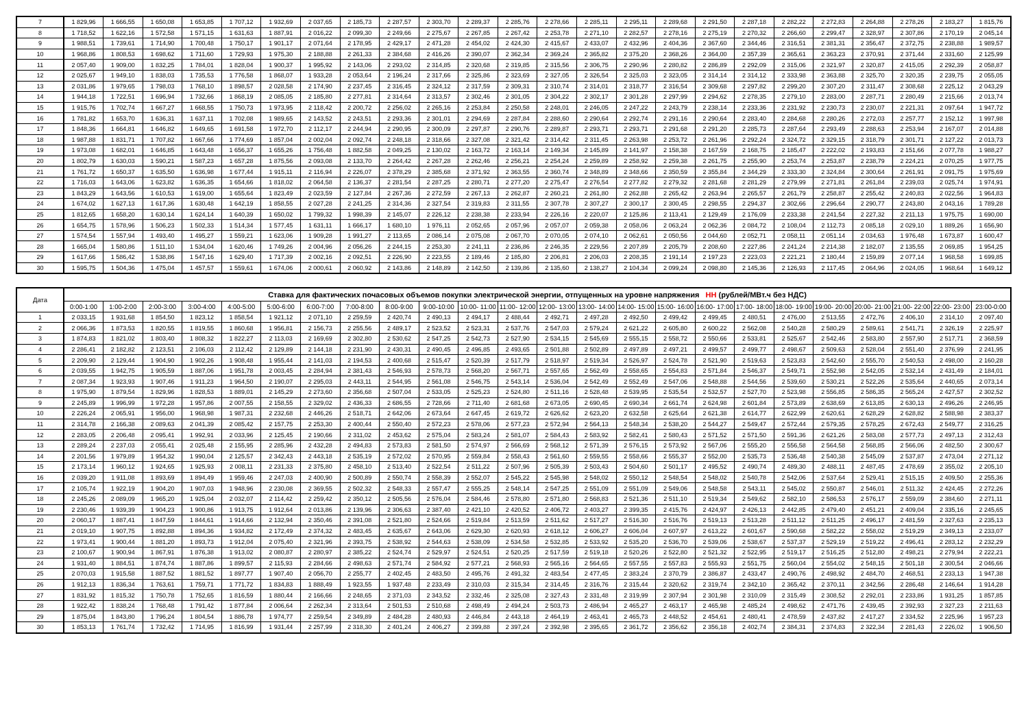| 7 | 1 829,96 | 1 666,55 | 1 650,08 | 1 653,85 | 1 707,12 | 1 932,69 | 2 037,65 | 2 185,73 | 2 287,57 | 2 303,70 | 2 289,37 | 2 285,76 | 2 278,66 | 2 285,11 | 2 295,11 | 2 289,68 | 2 291,50 | 2 287,18 | 2 282,22 | 2 272,83 | 2 264,88 | 2 278,26 | 2 183,27 | 1 815,76 |
| 8 | 1 718,52 | 1 622,16 | 1 572,58 | 1 571,15 | 1 631,63 | 1 887,91 | 2 016,22 | 2 099,30 | 2 249,66 | 2 275,67 | 2 267,85 | 2 267,42 | 2 253,78 | 2 271,10 | 2 282,57 | 2 278,16 | 2 275,19 | 2 270,32 | 2 266,60 | 2 299,47 | 2 328,97 | 2 307,86 | 2 170,19 | 2 045,14 |
| 9 | 1 988,51 | 1 739,61 | 1 714,90 | 1 700,48 | 1 750,17 | 1 901,17 | 2 071,64 | 2 178,95 | 2 429,17 | 2 471,28 | 2 454,02 | 2 424,30 | 2 415,67 | 2 433,07 | 2 432,96 | 2 404,36 | 2 367,60 | 2 344,46 | 2 316,51 | 2 381,31 | 2 356,47 | 2 372,75 | 2 238,88 | 1 989,57 |
| 10 | 1 968,86 | 1 808,53 | 1 698,62 | 1 711,60 | 1 729,93 | 1 975,30 | 2 188,88 | 2 261,33 | 2 384,68 | 2 416,26 | 2 390,07 | 2 362,34 | 2 369,24 | 2 365,82 | 2 375,20 | 2 368,26 | 2 364,00 | 2 357,39 | 2 365,61 | 2 363,23 | 2 370,91 | 2 371,44 | 2 331,60 | 2 125,99 |
| 11 | 2 057,40 | 1 909,00 | 1 832,25 | 1 784,01 | 1 828,04 | 1 900,37 | 1 995,92 | 2 143,06 | 2 293,02 | 2 314,85 | 2 320,68 | 2 319,85 | 2 315,56 | 2 306,75 | 2 290,96 | 2 280,82 | 2 286,89 | 2 292,09 | 2 315,06 | 2 321,97 | 2 320,87 | 2 415,05 | 2 292,39 | 2 058,87 |
| 12 | 2 025,67 | 1 949,10 | 1 838,03 | 1 735,53 | 1 776,58 | 1 868,07 | 1 933,28 | 2 053,64 | 2 196,24 | 2 317,66 | 2 325,86 | 2 323,69 | 2 327,05 | 2 326,54 | 2 325,03 | 2 323,05 | 2 314,14 | 2 314,12 | 2 333,98 | 2 363,88 | 2 325,70 | 2 320,35 | 2 239,75 | 2 055,05 |
| 13 | 2 031,86 | 1 979,65 | 1 798,03 | 1 768,10 | 1 898,57 | 2 028,58 | 2 174,90 | 2 237,45 | 2 316,45 | 2 324,12 | 2 317,59 | 2 309,31 | 2 310,74 | 2 314,01 | 2 318,77 | 2 316,54 | 2 309,68 | 2 297,82 | 2 299,20 | 2 307,20 | 2 311,47 | 2 308,68 | 2 225,12 | 2 043,29 |
| 14 | 1 944,18 | 1 722,51 | 1 696,94 | 1 732,66 | 1 868,19 | 2 085,05 | 2 185,80 | 2 277,81 | 2 314,64 | 2 313,57 | 2 302,46 | 2 301,05 | 2 304,22 | 2 302,17 | 2 301,28 | 2 297,99 | 2 294,62 | 2 278,35 | 2 279,10 | 2 283,00 | 2 287,71 | 2 280,49 | 2 215,66 | 2 013,74 |
| 15 | 1 915,76 | 1 702,74 | 1 667,27 | 1 668,55 | 1 750,73 | 1 973,95 | 2 118,42 | 2 200,72 | 2 256,02 | 2 265,16 | 2 253,84 | 2 250,58 | 2 248,01 | 2 246,05 | 2 247,22 | 2 243,79 | 2 238,14 | 2 233,36 | 2 231,92 | 2 230,73 | 2 230,07 | 2 221,31 | 2 097,64 | 1 947,72 |
| 16 | 1 781,82 | 1 653,70 | 1 636,31 | 1 637,11 | 1 702,08 | 1 989,65 | 2 143,52 | 2 243,51 | 2 293,36 | 2 301,01 | 2 294,69 | 2 287,84 | 2 288,60 | 2 290,64 | 2 292,74 | 2 291,16 | 2 290,64 | 2 283,40 | 2 284,68 | 2 280,26 | 2 272,03 | 2 257,77 | 2 152,12 | 1 997,98 |
| 17 | 1 848,36 | 1 664,81 | 1 646,82 | 1 649,65 | 1 691,58 | 1 972,70 | 2 112,17 | 2 244,94 | 2 290,95 | 2 300,09 | 2 297,87 | 2 290,76 | 2 289,87 | 2 293,71 | 2 293,71 | 2 291,68 | 2 291,20 | 2 285,73 | 2 287,64 | 2 293,49 | 2 288,63 | 2 253,94 | 2 167,07 | 2 014,88 |
| 18 | 1 987,88 | 1 831,71 | 1 707,82 | 1 667,66 | 1 774,69 | 1 857,04 | 2 002,04 | 2 092,74 | 2 248,18 | 2 318,66 | 2 327,08 | 2 321,42 | 2 314,42 | 2 311,45 | 2 263,98 | 2 253,72 | 2 261,96 | 2 292,24 | 2 324,72 | 2 329,15 | 2 318,79 | 2 301,71 | 2 127,22 | 2 013,73 |
| 19 | 1 973,08 | 1 682,01 | 1 646,85 | 1 643,48 | 1 656,37 | 1 655,26 | 1 756,48 | 1 882,58 | 2 049,25 | 2 130,02 | 2 163,72 | 2 163,14 | 2 149,34 | 2 145,89 | 2 141,97 | 2 158,38 | 2 167,59 | 2 168,75 | 2 185,47 | 2 222,02 | 2 193,83 | 2 151,66 | 2 077,78 | 1 988,27 |
| 20 | 1 802,79 | 1 630,03 | 1 590,21 | 1 587,23 | 1 657,28 | 1 875,56 | 2 093,08 | 2 133,70 | 2 264,42 | 2 267,28 | 2 262,46 | 2 256,21 | 2 254,24 | 2 259,89 | 2 258,92 | 2 259,38 | 2 261,75 | 2 255,90 | 2 253,74 | 2 253,87 | 2 238,79 | 2 224,21 | 2 070,25 | 1 977,75 |
| 21 | 1 761,72 | 1 650,37 | 1 635,50 | 1 636,98 | 1 677,44 | 1 915,11 | 2 116,94 | 2 226,07 | 2 378,29 | 2 385,68 | 2 371,92 | 2 363,55 | 2 360,74 | 2 348,89 | 2 348,66 | 2 350,59 | 2 355,84 | 2 344,29 | 2 333,30 | 2 324,84 | 2 300,64 | 2 261,91 | 2 091,75 | 1 975,69 |
| 22 | 1 716,03 | 1 643,06 | 1 623,82 | 1 636,35 | 1 654,66 | 1 818,02 | 2 064,58 | 2 136,37 | 2 281,54 | 2 287,25 | 2 280,71 | 2 277,20 | 2 275,47 | 2 276,54 | 2 277,82 | 2 279,32 | 2 281,68 | 2 281,29 | 2 279,99 | 2 271,81 | 2 261,84 | 2 239,03 | 2 025,74 | 1 974,91 |
| 23 | 1 843,29 | 1 643,56 | 1 610,53 | 1 619,00 | 1 655,64 | 1 823,49 | 2 023,59 | 2 127,84 | 2 267,36 | 2 272,59 | 2 267,13 | 2 262,87 | 2 260,21 | 2 261,80 | 2 262,88 | 2 265,42 | 2 263,94 | 2 265,57 | 2 261,79 | 2 258,87 | 2 255,42 | 2 240,83 | 2 022,56 | 1 964,83 |
| 24 | 1 674,02 | 1 627,13 | 1 617,36 | 1 630,48 | 1 642,19 | 1 858,55 | 2 027,28 | 2 241,25 | 2 314,36 | 2 327,54 | 2 319,83 | 2 311,55 | 2 307,78 | 2 307,27 | 2 300,17 | 2 300,45 | 2 298,55 | 2 294,37 | 2 302,66 | 2 296,64 | 2 290,77 | 2 243,80 | 2 043,16 | 1 789,28 |
| 25 | 1 812,65 | 1 658,20 | 1 630,14 | 1 624,14 | 1 640,39 | 1 650,02 | 1 799,32 | 1 998,39 | 2 145,07 | 2 226,12 | 2 238,38 | 2 233,94 | 2 226,16 | 2 220,07 | 2 125,86 | 2 113,41 | 2 129,49 | 2 176,09 | 2 233,38 | 2 241,54 | 2 227,32 | 2 211,13 | 1 975,75 | 1 690,00 |
| 26 | 1 654,75 | 1 578,96 | 1 506,23 | 1 502,33 | 1 514,34 | 1 577,45 | 1 631,11 | 1 666,17 | 1 680,10 | 1 976,11 | 2 052,65 | 2 057,96 | 2 057,07 | 2 059,38 | 2 058,06 | 2 063,24 | 2 062,36 | 2 084,72 | 2 108,04 | 2 112,73 | 2 085,18 | 2 029,10 | 1 889,26 | 1 656,90 |
| 27 | 1 574,54 | 1 557,94 | 1 493,40 | 1 495,27 | 1 559,21 | 1 623,06 | 1 909,28 | 1 991,27 | 2 113,65 | 2 086,14 | 2 075,08 | 2 067,70 | 2 070,05 | 2 074,10 | 2 062,61 | 2 050,56 | 2 044,60 | 2 052,71 | 2 058,11 | 2 051,14 | 2 034,63 | 1 976,48 | 1 673,87 | 1 600,47 |
| 28 | 1 665,04 | 1 580,86 | 1 511,10 | 1 534,04 | 1 620,46 | 1 749,26 | 2 004,96 | 2 056,26 | 2 244,15 | 2 253,30 | 2 241,11 | 2 236,86 | 2 246,35 | 2 229,56 | 2 207,89 | 2 205,79 | 2 208,60 | 2 227,86 | 2 241,24 | 2 214,38 | 2 182,07 | 2 135,55 | 2 069,85 | 1 954,25 |
| 29 | 1 617,66 | 1 586,42 | 1 538,86 | 1 547,16 | 1 629,40 | 1 717,39 | 2 002,16 | 2 092,51 | 2 226,90 | 2 223,55 | 2 189,46 | 2 185,80 | 2 206,81 | 2 206,03 | 2 208,35 | 2 191,14 | 2 197,23 | 2 223,03 | 2 221,21 | 2 180,44 | 2 159,89 | 2 077,14 | 1 968,58 | 1 699,85 |
| 30 | 1 595,75 | 1 504,36 | 1 475,04 | 1 457,57 | 1 559,61 | 1 674,06 | 2 000,61 | 2 060,92 | 2 143,86 | 2 148,89 | 2 142,50 | 2 139,86 | 2 135,60 | 2 138,27 | 2 104,34 | 2 099,24 | 2 098,80 | 2 145,36 | 2 126,93 | 2 117,45 | 2 064,96 | 2 024,05 | 1 968,64 | 1 649,12 |
| Дата | Ставка для фактических почасовых объемов покупки электрической энергии, отпущенных на уровне напряжения НН (рублей/МВт.ч без НДС) | | | | | | | | | | | | | | | | | | | | | | | |
| --- | --- | --- | --- | --- | --- | --- | --- | --- | --- | --- | --- | --- | --- | --- | --- | --- | --- | --- | --- | --- | --- | --- | --- | --- |
| | 0:00-1:00 | 1:00-2:00 | 2:00-3:00 | 3:00-4:00 | 4:00-5:00 | 5:00-6:00 | 6:00-7:00 | 7:00-8:00 | 8:00-9:00 | 9:00-10:00 | 10:00- 11:00 | 11:00- 12:00 | 12:00- 13:00 | 13:00- 14:00 | 14:00- 15:00 | 15:00- 16:00 | 16:00- 17:00 | 17:00- 18:00 | 18:00- 19:00 | 19:00- 20:00 | 20:00- 21:00 | 21:00- 22:00 | 22:00- 23:00 | 23:00-0:00 |
| 1 | 2 033,15 | 1 931,68 | 1 854,50 | 1 823,12 | 1 858,54 | 1 921,12 | 2 071,10 | 2 259,59 | 2 420,74 | 2 490,13 | 2 494,17 | 2 488,44 | 2 492,71 | 2 497,28 | 2 492,50 | 2 499,42 | 2 499,45 | 2 480,51 | 2 476,00 | 2 513,55 | 2 472,76 | 2 406,10 | 2 314,10 | 2 097,40 |
| 2 | 2 066,36 | 1 873,53 | 1 820,55 | 1 819,55 | 1 860,68 | 1 956,81 | 2 156,73 | 2 255,56 | 2 489,17 | 2 523,52 | 2 523,31 | 2 537,76 | 2 547,03 | 2 579,24 | 2 621,22 | 2 605,80 | 2 600,22 | 2 562,08 | 2 540,28 | 2 580,29 | 2 589,61 | 2 541,71 | 2 326,19 | 2 225,97 |
| 3 | 1 874,83 | 1 821,02 | 1 803,40 | 1 808,32 | 1 822,27 | 2 113,03 | 2 169,69 | 2 302,80 | 2 530,62 | 2 547,25 | 2 542,73 | 2 527,90 | 2 534,15 | 2 545,69 | 2 555,15 | 2 558,72 | 2 550,66 | 2 533,81 | 2 525,67 | 2 542,46 | 2 583,80 | 2 557,90 | 2 517,71 | 2 368,59 |
| 4 | 2 286,41 | 2 182,82 | 2 123,51 | 2 106,03 | 2 112,42 | 2 129,89 | 2 144,18 | 2 231,90 | 2 430,31 | 2 490,45 | 2 496,85 | 2 493,65 | 2 501,88 | 2 502,89 | 2 497,89 | 2 497,21 | 2 499,57 | 2 499,77 | 2 498,67 | 2 509,63 | 2 528,04 | 2 551,40 | 2 376,99 | 2 241,95 |
| 5 | 2 209,90 | 2 129,44 | 1 904,90 | 1 902,26 | 1 908,48 | 1 955,44 | 2 141,03 | 2 194,53 | 2 400,68 | 2 515,47 | 2 520,39 | 2 517,79 | 2 518,97 | 2 519,34 | 2 526,97 | 2 524,78 | 2 521,90 | 2 519,63 | 2 523,83 | 2 542,60 | 2 555,70 | 2 540,53 | 2 498,00 | 2 160,28 |
| 6 | 2 039,55 | 1 942,75 | 1 905,59 | 1 887,06 | 1 951,78 | 2 003,45 | 2 284,94 | 2 381,43 | 2 546,93 | 2 578,73 | 2 568,20 | 2 567,71 | 2 557,65 | 2 562,49 | 2 558,65 | 2 554,83 | 2 571,84 | 2 546,37 | 2 549,71 | 2 552,98 | 2 542,05 | 2 532,14 | 2 431,49 | 2 184,01 |
| 7 | 2 087,34 | 1 923,93 | 1 907,46 | 1 911,23 | 1 964,50 | 2 190,07 | 2 295,03 | 2 443,11 | 2 544,95 | 2 561,08 | 2 546,75 | 2 543,14 | 2 536,04 | 2 542,49 | 2 552,49 | 2 547,06 | 2 548,88 | 2 544,56 | 2 539,60 | 2 530,21 | 2 522,26 | 2 535,64 | 2 440,65 | 2 073,14 |
| 8 | 1 975,90 | 1 879,54 | 1 829,96 | 1 828,53 | 1 889,01 | 2 145,29 | 2 273,60 | 2 356,68 | 2 507,04 | 2 533,05 | 2 525,23 | 2 524,80 | 2 511,16 | 2 528,48 | 2 539,95 | 2 535,54 | 2 532,57 | 2 527,70 | 2 523,98 | 2 556,85 | 2 586,35 | 2 565,24 | 2 427,57 | 2 302,52 |
| 9 | 2 245,89 | 1 996,99 | 1 972,28 | 1 957,86 | 2 007,55 | 2 158,55 | 2 329,02 | 2 436,33 | 2 686,55 | 2 728,66 | 2 711,40 | 2 681,68 | 2 673,05 | 2 690,45 | 2 690,34 | 2 661,74 | 2 624,98 | 2 601,84 | 2 573,89 | 2 638,69 | 2 613,85 | 2 630,13 | 2 496,26 | 2 246,95 |
| 10 | 2 226,24 | 2 065,91 | 1 956,00 | 1 968,98 | 1 987,31 | 2 232,68 | 2 446,26 | 2 518,71 | 2 642,06 | 2 673,64 | 2 647,45 | 2 619,72 | 2 626,62 | 2 623,20 | 2 632,58 | 2 625,64 | 2 621,38 | 2 614,77 | 2 622,99 | 2 620,61 | 2 628,29 | 2 628,82 | 2 588,98 | 2 383,37 |
| 11 | 2 314,78 | 2 166,38 | 2 089,63 | 2 041,39 | 2 085,42 | 2 157,75 | 2 253,30 | 2 400,44 | 2 550,40 | 2 572,23 | 2 578,06 | 2 577,23 | 2 572,94 | 2 564,13 | 2 548,34 | 2 538,20 | 2 544,27 | 2 549,47 | 2 572,44 | 2 579,35 | 2 578,25 | 2 672,43 | 2 549,77 | 2 316,25 |
| 12 | 2 283,05 | 2 206,48 | 2 095,41 | 1 992,91 | 2 033,96 | 2 125,45 | 2 190,66 | 2 311,02 | 2 453,62 | 2 575,04 | 2 583,24 | 2 581,07 | 2 584,43 | 2 583,92 | 2 582,41 | 2 580,43 | 2 571,52 | 2 571,50 | 2 591,36 | 2 621,26 | 2 583,08 | 2 577,73 | 2 497,13 | 2 312,43 |
| 13 | 2 289,24 | 2 237,03 | 2 055,41 | 2 025,48 | 2 155,95 | 2 285,96 | 2 432,28 | 2 494,83 | 2 573,83 | 2 581,50 | 2 574,97 | 2 566,69 | 2 568,12 | 2 571,39 | 2 576,15 | 2 573,92 | 2 567,06 | 2 555,20 | 2 556,58 | 2 564,58 | 2 568,85 | 2 566,06 | 2 482,50 | 2 300,67 |
| 14 | 2 201,56 | 1 979,89 | 1 954,32 | 1 990,04 | 2 125,57 | 2 342,43 | 2 443,18 | 2 535,19 | 2 572,02 | 2 570,95 | 2 559,84 | 2 558,43 | 2 561,60 | 2 559,55 | 2 558,66 | 2 555,37 | 2 552,00 | 2 535,73 | 2 536,48 | 2 540,38 | 2 545,09 | 2 537,87 | 2 473,04 | 2 271,12 |
| 15 | 2 173,14 | 1 960,12 | 1 924,65 | 1 925,93 | 2 008,11 | 2 231,33 | 2 375,80 | 2 458,10 | 2 513,40 | 2 522,54 | 2 511,22 | 2 507,96 | 2 505,39 | 2 503,43 | 2 504,60 | 2 501,17 | 2 495,52 | 2 490,74 | 2 489,30 | 2 488,11 | 2 487,45 | 2 478,69 | 2 355,02 | 2 205,10 |
| 16 | 2 039,20 | 1 911,08 | 1 893,69 | 1 894,49 | 1 959,46 | 2 247,03 | 2 400,90 | 2 500,89 | 2 550,74 | 2 558,39 | 2 552,07 | 2 545,22 | 2 545,98 | 2 548,02 | 2 550,12 | 2 548,54 | 2 548,02 | 2 540,78 | 2 542,06 | 2 537,64 | 2 529,41 | 2 515,15 | 2 409,50 | 2 255,36 |
| 17 | 2 105,74 | 1 922,19 | 1 904,20 | 1 907,03 | 1 948,96 | 2 230,08 | 2 369,55 | 2 502,32 | 2 548,33 | 2 557,47 | 2 555,25 | 2 548,14 | 2 547,25 | 2 551,09 | 2 551,09 | 2 549,06 | 2 548,58 | 2 543,11 | 2 545,02 | 2 550,87 | 2 546,01 | 2 511,32 | 2 424,45 | 2 272,26 |
| 18 | 2 245,26 | 2 089,09 | 1 965,20 | 1 925,04 | 2 032,07 | 2 114,42 | 2 259,42 | 2 350,12 | 2 505,56 | 2 576,04 | 2 584,46 | 2 578,80 | 2 571,80 | 2 568,83 | 2 521,36 | 2 511,10 | 2 519,34 | 2 549,62 | 2 582,10 | 2 586,53 | 2 576,17 | 2 559,09 | 2 384,60 | 2 271,11 |
| 19 | 2 230,46 | 1 939,39 | 1 904,23 | 1 900,86 | 1 913,75 | 1 912,64 | 2 013,86 | 2 139,96 | 2 306,63 | 2 387,40 | 2 421,10 | 2 420,52 | 2 406,72 | 2 403,27 | 2 399,35 | 2 415,76 | 2 424,97 | 2 426,13 | 2 442,85 | 2 479,40 | 2 451,21 | 2 409,04 | 2 335,16 | 2 245,65 |
| 20 | 2 060,17 | 1 887,41 | 1 847,59 | 1 844,61 | 1 914,66 | 2 132,94 | 2 350,46 | 2 391,08 | 2 521,80 | 2 524,66 | 2 519,84 | 2 513,59 | 2 511,62 | 2 517,27 | 2 516,30 | 2 516,76 | 2 519,13 | 2 513,28 | 2 511,12 | 2 511,25 | 2 496,17 | 2 481,59 | 2 327,63 | 2 235,13 |
| 21 | 2 019,10 | 1 907,75 | 1 892,88 | 1 894,36 | 1 934,82 | 2 172,49 | 2 374,32 | 2 483,45 | 2 635,67 | 2 643,06 | 2 629,30 | 2 620,93 | 2 618,12 | 2 606,27 | 2 606,04 | 2 607,97 | 2 613,22 | 2 601,67 | 2 590,68 | 2 582,22 | 2 558,02 | 2 519,29 | 2 349,13 | 2 233,07 |
| 22 | 1 973,41 | 1 900,44 | 1 881,20 | 1 893,73 | 1 912,04 | 2 075,40 | 2 321,96 | 2 393,75 | 2 538,92 | 2 544,63 | 2 538,09 | 2 534,58 | 2 532,85 | 2 533,92 | 2 535,20 | 2 536,70 | 2 539,06 | 2 538,67 | 2 537,37 | 2 529,19 | 2 519,22 | 2 496,41 | 2 283,12 | 2 232,29 |
| 23 | 2 100,67 | 1 900,94 | 1 867,91 | 1 876,38 | 1 913,02 | 2 080,87 | 2 280,97 | 2 385,22 | 2 524,74 | 2 529,97 | 2 524,51 | 2 520,25 | 2 517,59 | 2 519,18 | 2 520,26 | 2 522,80 | 2 521,32 | 2 522,95 | 2 519,17 | 2 516,25 | 2 512,80 | 2 498,21 | 2 279,94 | 2 222,21 |
| 24 | 1 931,40 | 1 884,51 | 1 874,74 | 1 887,86 | 1 899,57 | 2 115,93 | 2 284,66 | 2 498,63 | 2 571,74 | 2 584,92 | 2 577,21 | 2 568,93 | 2 565,16 | 2 564,65 | 2 557,55 | 2 557,83 | 2 555,93 | 2 551,75 | 2 560,04 | 2 554,02 | 2 548,15 | 2 501,18 | 2 300,54 | 2 046,66 |
| 25 | 2 070,03 | 1 915,58 | 1 887,52 | 1 881,52 | 1 897,77 | 1 907,40 | 2 056,70 | 2 255,77 | 2 402,45 | 2 483,50 | 2 495,76 | 2 491,32 | 2 483,54 | 2 477,45 | 2 383,24 | 2 370,79 | 2 386,87 | 2 433,47 | 2 490,76 | 2 498,92 | 2 484,70 | 2 468,51 | 2 233,13 | 1 947,38 |
| 26 | 1 912,13 | 1 836,34 | 1 763,61 | 1 759,71 | 1 771,72 | 1 834,83 | 1 888,49 | 1 923,55 | 1 937,48 | 2 233,49 | 2 310,03 | 2 315,34 | 2 314,45 | 2 316,76 | 2 315,44 | 2 320,62 | 2 319,74 | 2 342,10 | 2 365,42 | 2 370,11 | 2 342,56 | 2 286,48 | 2 146,64 | 1 914,28 |
| 27 | 1 831,92 | 1 815,32 | 1 750,78 | 1 752,65 | 1 816,59 | 1 880,44 | 2 166,66 | 2 248,65 | 2 371,03 | 2 343,52 | 2 332,46 | 2 325,08 | 2 327,43 | 2 331,48 | 2 319,99 | 2 307,94 | 2 301,98 | 2 310,09 | 2 315,49 | 2 308,52 | 2 292,01 | 2 233,86 | 1 931,25 | 1 857,85 |
| 28 | 1 922,42 | 1 838,24 | 1 768,48 | 1 791,42 | 1 877,84 | 2 006,64 | 2 262,34 | 2 313,64 | 2 501,53 | 2 510,68 | 2 498,49 | 2 494,24 | 2 503,73 | 2 486,94 | 2 465,27 | 2 463,17 | 2 465,98 | 2 485,24 | 2 498,62 | 2 471,76 | 2 439,45 | 2 392,93 | 2 327,23 | 2 211,63 |
| 29 | 1 875,04 | 1 843,80 | 1 796,24 | 1 804,54 | 1 886,78 | 1 974,77 | 2 259,54 | 2 349,89 | 2 484,28 | 2 480,93 | 2 446,84 | 2 443,18 | 2 464,19 | 2 463,41 | 2 465,73 | 2 448,52 | 2 454,61 | 2 480,41 | 2 478,59 | 2 437,82 | 2 417,27 | 2 334,52 | 2 225,96 | 1 957,23 |
| 30 | 1 853,13 | 1 761,74 | 1 732,42 | 1 714,95 | 1 816,99 | 1 931,44 | 2 257,99 | 2 318,30 | 2 401,24 | 2 406,27 | 2 399,88 | 2 397,24 | 2 392,98 | 2 395,65 | 2 361,72 | 2 356,62 | 2 356,18 | 2 402,74 | 2 384,31 | 2 374,83 | 2 322,34 | 2 281,43 | 2 226,02 | 1 906,50 |